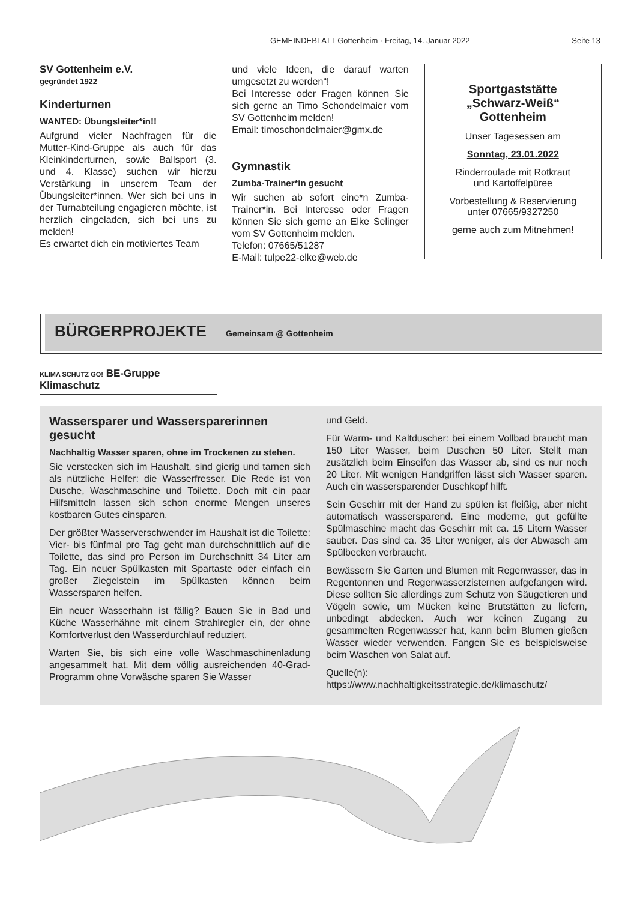GEMEINDEBLATT Gottenheim · Freitag, 14. Januar 2022 Seite 13
SV Gottenheim e.V.
gegründet 1922
Kinderturnen
WANTED: Übungsleiter*in!!
Aufgrund vieler Nachfragen für die Mutter-Kind-Gruppe als auch für das Kleinkinderturnen, sowie Ballsport (3. und 4. Klasse) suchen wir hierzu Verstärkung in unserem Team der Übungsleiter*innen. Wer sich bei uns in der Turnabteilung engagieren möchte, ist herzlich eingeladen, sich bei uns zu melden!
Es erwartet dich ein motiviertes Team
und viele Ideen, die darauf warten umgesetzt zu werden“!
Bei Interesse oder Fragen können Sie sich gerne an Timo Schondelmaier vom SV Gottenheim melden!
Email: timoschondelmaier@gmx.de
Gymnastik
Zumba-Trainer*in gesucht
Wir suchen ab sofort eine*n Zumba-Trainer*in. Bei Interesse oder Fragen können Sie sich gerne an Elke Selinger vom SV Gottenheim melden.
Telefon: 07665/51287
E-Mail: tulpe22-elke@web.de
Sportgaststätte
„Schwarz-Weiß“
Gottenheim
Unser Tagesessen am
Sonntag, 23.01.2022
Rinderroulade mit Rotkraut
und Kartoffelpüree
Vorbestellung & Reservierung
unter 07665/9327250
gerne auch zum Mitnehmen!
BÜRGERPROJEKTE Gemeinsam @ Gottenheim
KLIMA SCHUTZ GO! BE-Gruppe Klimaschutz
Wassersparer und Wassersparerinnen gesucht
Nachhaltig Wasser sparen, ohne im Trockenen zu stehen.
Sie verstecken sich im Haushalt, sind gierig und tarnen sich als nützliche Helfer: die Wasserfresser. Die Rede ist von Dusche, Waschmaschine und Toilette. Doch mit ein paar Hilfsmitteln lassen sich schon enorme Mengen unseres kostbaren Gutes einsparen.
Der größter Wasserverschwender im Haushalt ist die Toilette: Vier- bis fünfmal pro Tag geht man durchschnittlich auf die Toilette, das sind pro Person im Durchschnitt 34 Liter am Tag. Ein neuer Spülkasten mit Spartaste oder einfach ein großer Ziegelstein im Spülkasten können beim Wassersparen helfen.
Ein neuer Wasserhahn ist fällig? Bauen Sie in Bad und Küche Wasserhähne mit einem Strahlregler ein, der ohne Komfortverlust den Wasserdurchlauf reduziert.
Warten Sie, bis sich eine volle Waschmaschinenladung angesammelt hat. Mit dem völlig ausreichenden 40-Grad-Programm ohne Vorwäsche sparen Sie Wasser
und Geld.
Für Warm- und Kaltduscher: bei einem Vollbad braucht man 150 Liter Wasser, beim Duschen 50 Liter. Stellt man zusätzlich beim Einseifen das Wasser ab, sind es nur noch 20 Liter. Mit wenigen Handgriffen lässt sich Wasser sparen. Auch ein wassersparender Duschkopf hilft.
Sein Geschirr mit der Hand zu spülen ist fleißig, aber nicht automatisch wassersparend. Eine moderne, gut gefüllte Spülmaschine macht das Geschirr mit ca. 15 Litern Wasser sauber. Das sind ca. 35 Liter weniger, als der Abwasch am Spülbecken verbraucht.
Bewässern Sie Garten und Blumen mit Regenwasser, das in Regentonnen und Regenwasserzisternen aufgefangen wird. Diese sollten Sie allerdings zum Schutz von Säugetieren und Vögeln sowie, um Mücken keine Brutstätten zu liefern, unbedingt abdecken. Auch wer keinen Zugang zu gesammelten Regenwasser hat, kann beim Blumen gießen Wasser wieder verwenden. Fangen Sie es beispielsweise beim Waschen von Salat auf.
Quelle(n):
https://www.nachhaltigkeitsstrategie.de/klimaschutz/